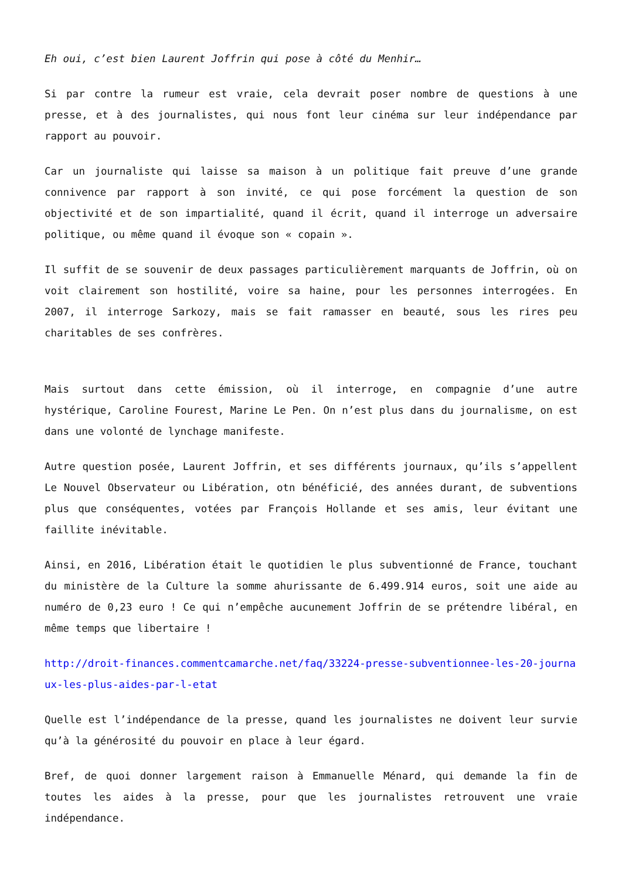Eh oui, c’est bien Laurent Joffrin qui pose à côté du Menhir…
Si par contre la rumeur est vraie, cela devrait poser nombre de questions à une presse, et à des journalistes, qui nous font leur cinéma sur leur indépendance par rapport au pouvoir.
Car un journaliste qui laisse sa maison à un politique fait preuve d’une grande connivence par rapport à son invité, ce qui pose forcément la question de son objectivité et de son impartialité, quand il écrit, quand il interroge un adversaire politique, ou même quand il évoque son « copain ».
Il suffit de se souvenir de deux passages particulièrement marquants de Joffrin, où on voit clairement son hostilité, voire sa haine, pour les personnes interrogées. En 2007, il interroge Sarkozy, mais se fait ramasser en beauté, sous les rires peu charitables de ses confrères.
Mais surtout dans cette émission, où il interroge, en compagnie d’une autre hystérique, Caroline Fourest, Marine Le Pen. On n’est plus dans du journalisme, on est dans une volonté de lynchage manifeste.
Autre question posée, Laurent Joffrin, et ses différents journaux, qu’ils s’appellent Le Nouvel Observateur ou Libération, otn bénéficié, des années durant, de subventions plus que conséquentes, votées par François Hollande et ses amis, leur évitant une faillite inévitable.
Ainsi, en 2016, Libération était le quotidien le plus subventionné de France, touchant du ministère de la Culture la somme ahurissante de 6.499.914 euros, soit une aide au numéro de 0,23 euro ! Ce qui n’empêche aucunement Joffrin de se prétendre libéral, en même temps que libertaire !
http://droit-finances.commentcamarche.net/faq/33224-presse-subventionnee-les-20-journaux-les-plus-aides-par-l-etat
Quelle est l’indépendance de la presse, quand les journalistes ne doivent leur survie qu’à la générosité du pouvoir en place à leur égard.
Bref, de quoi donner largement raison à Emmanuelle Ménard, qui demande la fin de toutes les aides à la presse, pour que les journalistes retrouvent une vraie indépendance.